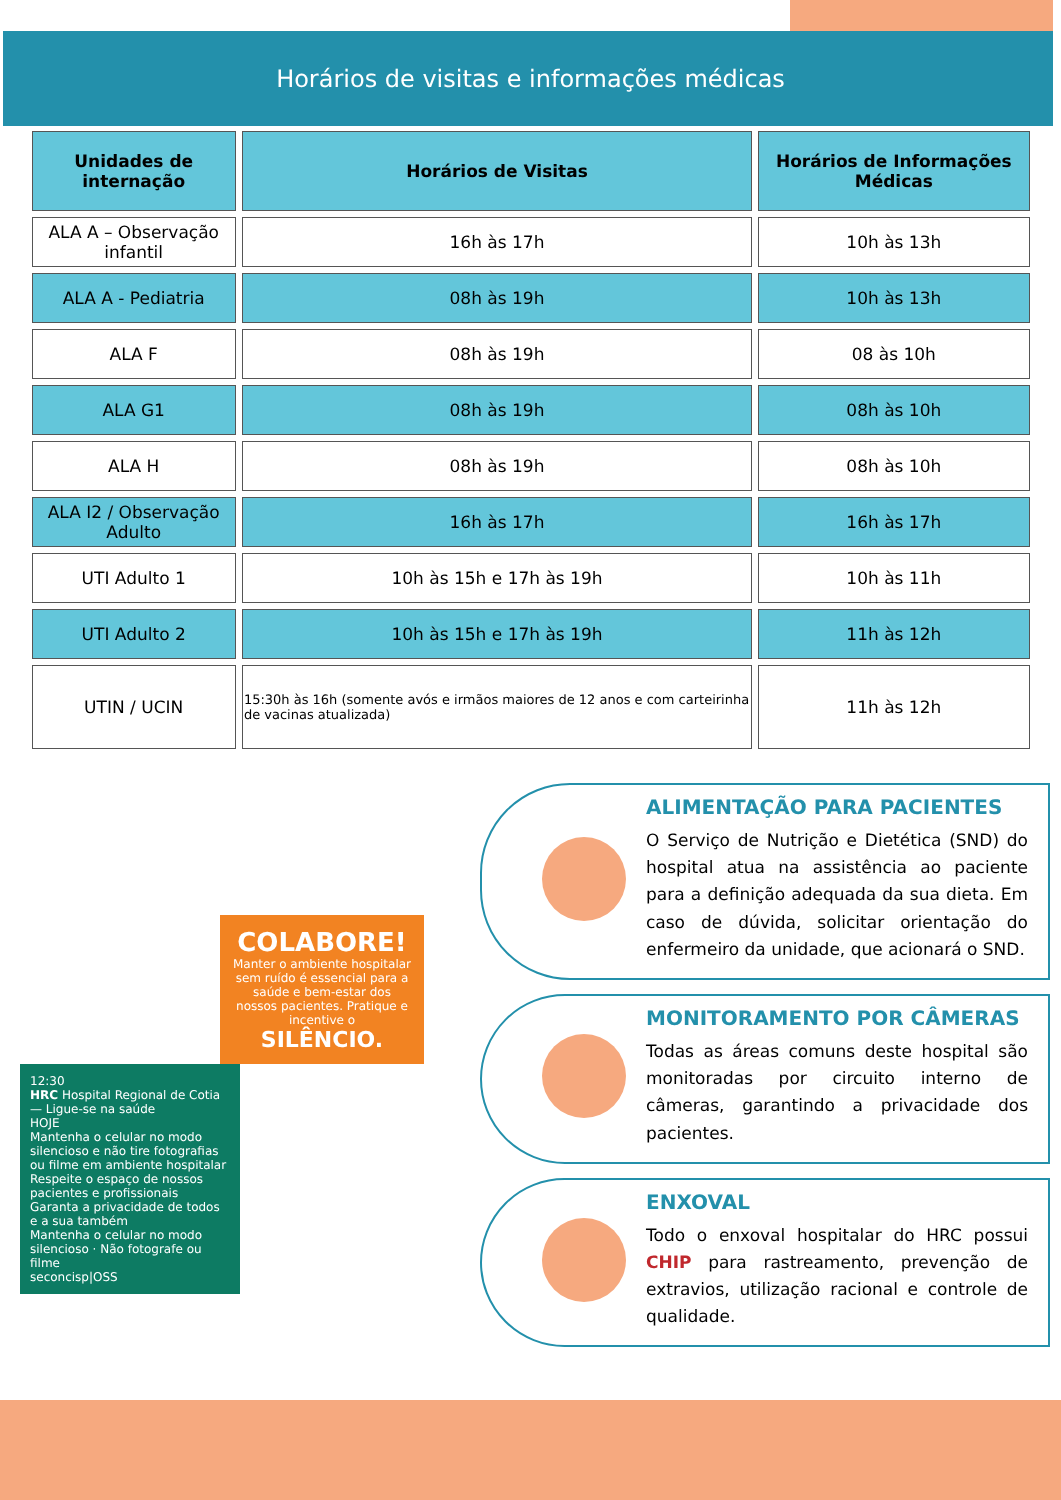Horários de visitas e informações médicas
| Unidades de internação | Horários de Visitas | Horários de Informações Médicas |
| --- | --- | --- |
| ALA A – Observação infantil | 16h às 17h | 10h às 13h |
| ALA A - Pediatria | 08h às 19h | 10h às 13h |
| ALA F | 08h às 19h | 08 às 10h |
| ALA G1 | 08h às 19h | 08h às 10h |
| ALA H | 08h às 19h | 08h às 10h |
| ALA I2 / Observação Adulto | 16h às 17h | 16h às 17h |
| UTI Adulto 1 | 10h às 15h e 17h às 19h | 10h às 11h |
| UTI Adulto 2 | 10h às 15h e 17h às 19h | 11h às 12h |
| UTIN / UCIN | 15:30h às 16h (somente avós e irmãos maiores de 12 anos e com carteirinha de vacinas atualizada) | 11h às 12h |
COLABORE!
Manter o ambiente hospitalar sem ruído é essencial para a saúde e bem-estar dos nossos pacientes. Pratique e incentive o SILÊNCIO.
12:30
HRC Hospital Regional de Cotia — Ligue-se na saúde
HOJE
Mantenha o celular no modo silencioso e não tire fotografias ou filme em ambiente hospitalar
Respeite o espaço de nossos pacientes e profissionais
Garanta a privacidade de todos e a sua também
Mantenha o celular no modo silencioso · Não fotografe ou filme
seconcisp|OSS
ALIMENTAÇÃO PARA PACIENTES
O Serviço de Nutrição e Dietética (SND) do hospital atua na assistência ao paciente para a definição adequada da sua dieta. Em caso de dúvida, solicitar orientação do enfermeiro da unidade, que acionará o SND.
MONITORAMENTO POR CÂMERAS
Todas as áreas comuns deste hospital são monitoradas por circuito interno de câmeras, garantindo a privacidade dos pacientes.
ENXOVAL
Todo o enxoval hospitalar do HRC possui CHIP para rastreamento, prevenção de extravios, utilização racional e controle de qualidade.